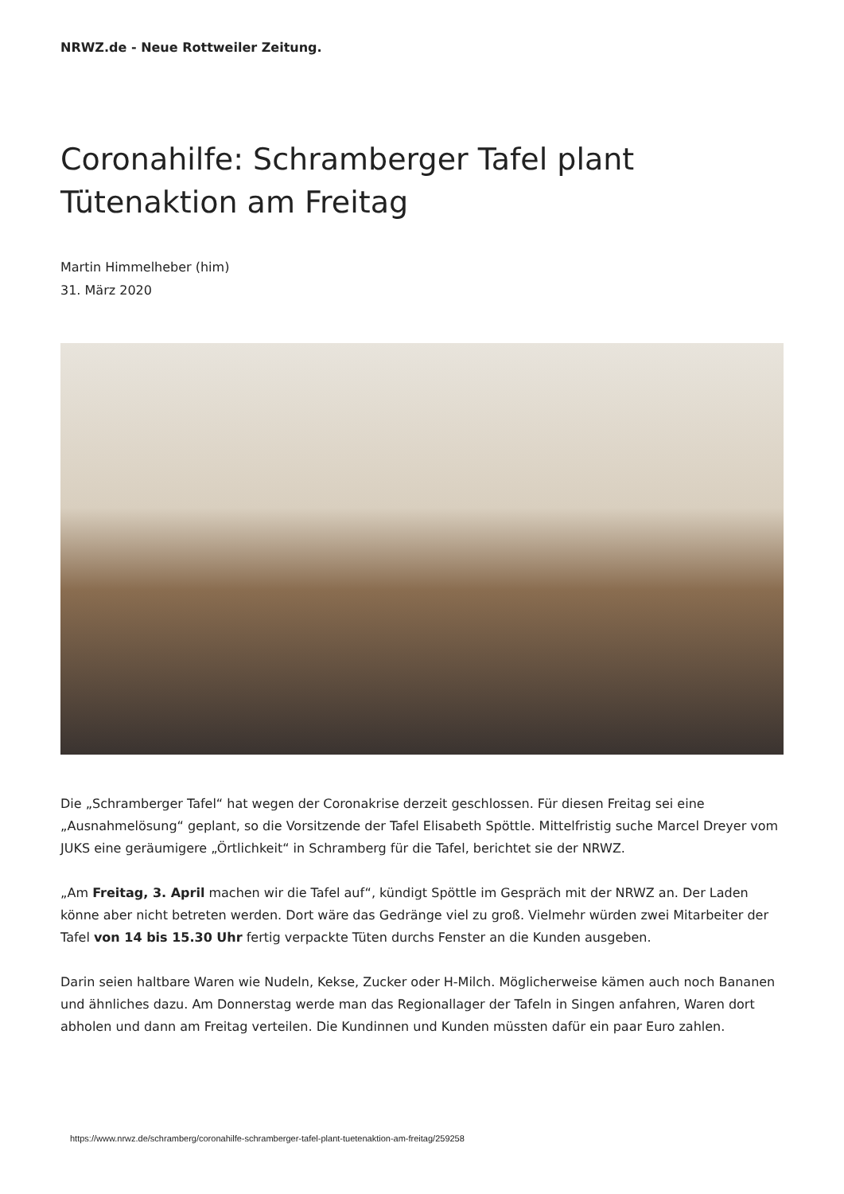NRWZ.de - Neue Rottweiler Zeitung.
Coronahilfe: Schramberger Tafel plant Tütenaktion am Freitag
Martin Himmelheber (him)
31. März 2020
Die „Schramberger Tafel“ hat wegen der Coronakrise derzeit geschlossen. Für diesen Freitag sei eine „Ausnahmelösung“ geplant, so die Vorsitzende der Tafel Elisabeth Spöttle. Mittelfristig suche Marcel Dreyer vom JUKS eine geräumigere „Örtlichkeit“ in Schramberg für die Tafel, berichtet sie der NRWZ.
„Am Freitag, 3. April machen wir die Tafel auf“, kündigt Spöttle im Gespräch mit der NRWZ an. Der Laden könne aber nicht betreten werden. Dort wäre das Gedränge viel zu groß. Vielmehr würden zwei Mitarbeiter der Tafel von 14 bis 15.30 Uhr fertig verpackte Tüten durchs Fenster an die Kunden ausgeben.
Darin seien haltbare Waren wie Nudeln, Kekse, Zucker oder H-Milch. Möglicherweise kämen auch noch Bananen und ähnliches dazu. Am Donnerstag werde man das Regionallager der Tafeln in Singen anfahren, Waren dort abholen und dann am Freitag verteilen. Die Kundinnen und Kunden müssten dafür ein paar Euro zahlen.
https://www.nrwz.de/schramberg/coronahilfe-schramberger-tafel-plant-tuetenaktion-am-freitag/259258